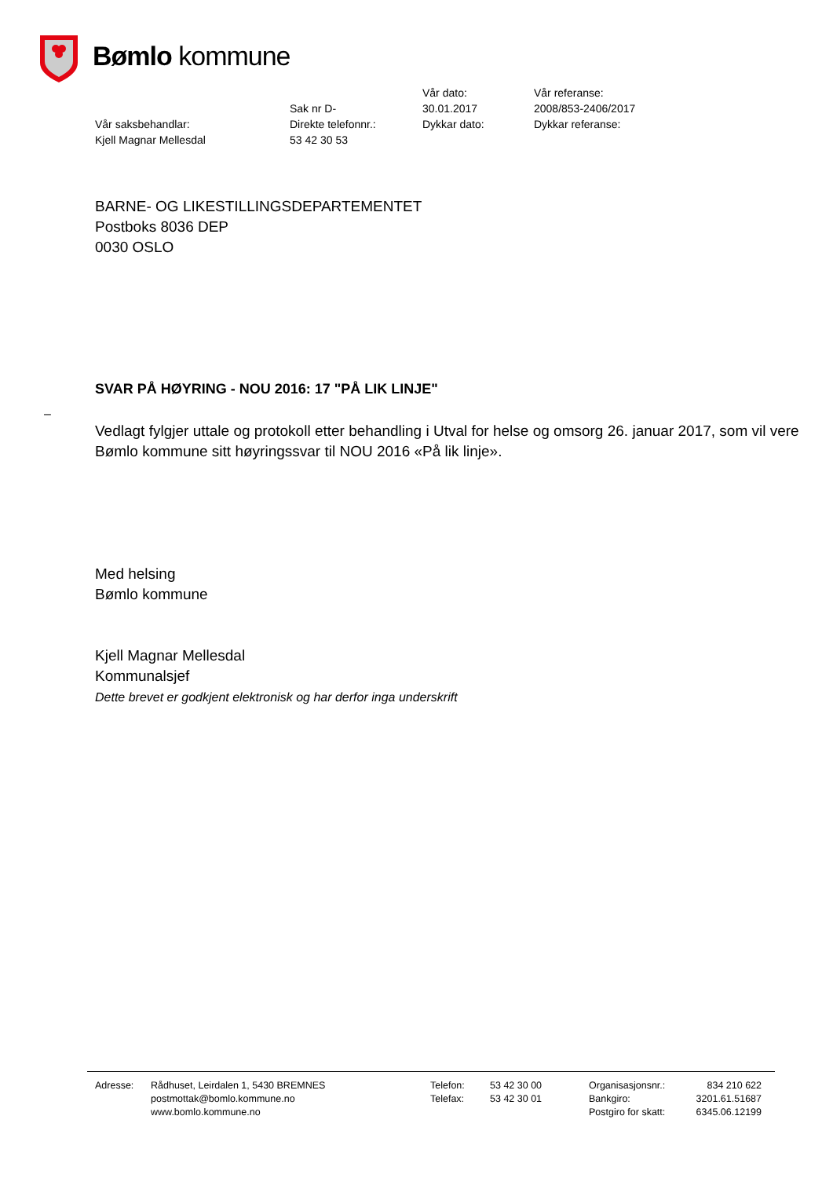Bømlo kommune
| | Sak nr D- | Vår dato: 30.01.2017 | Vår referanse: 2008/853-2406/2017 |
| Vår saksbehandlar: Kjell Magnar Mellesdal | Direkte telefonnr.: 53 42 30 53 | Dykkar dato: | Dykkar referanse: |
BARNE- OG LIKESTILLINGSDEPARTEMENTET
Postboks 8036 DEP
0030 OSLO
SVAR PÅ HØYRING - NOU 2016: 17 "PÅ LIK LINJE"
–
Vedlagt fylgjer uttale og protokoll etter behandling i Utval for helse og omsorg 26. januar 2017, som vil vere Bømlo kommune sitt høyringssvar til NOU 2016 «På lik linje».
Med helsing
Bømlo kommune
Kjell Magnar Mellesdal
Kommunalsjef
Dette brevet er godkjent elektronisk og har derfor inga underskrift
| Adresse: | Rådhuset, Leirdalen 1, 5430 BREMNES | Telefon: | 53 42 30 00 | Organisasjonsnr.: | 834 210 622 |
| | postmottak@bomlo.kommune.no | Telefax: | 53 42 30 01 | Bankgiro: | 3201.61.51687 |
| | www.bomlo.kommune.no | | | Postgiro for skatt: | 6345.06.12199 |